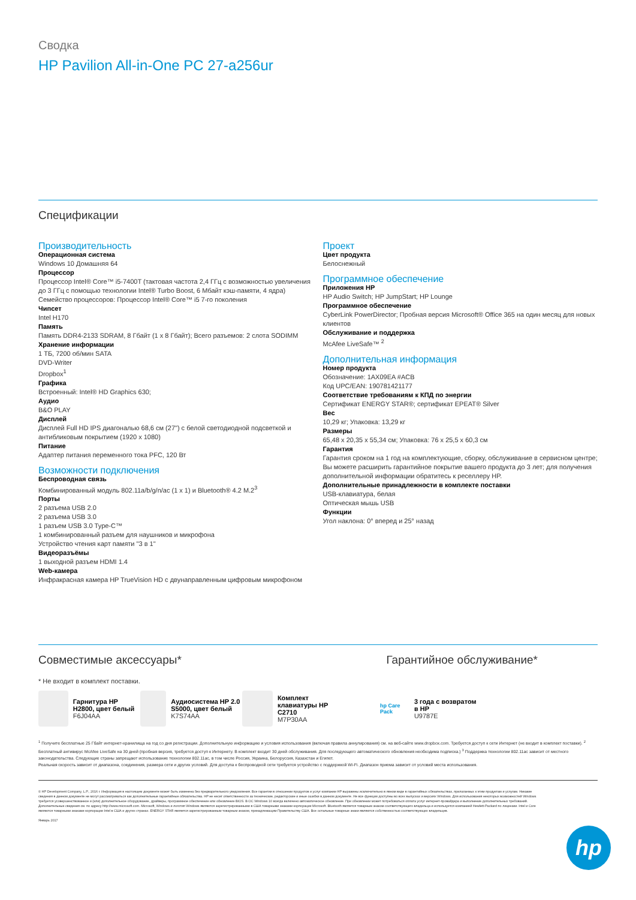Сводка
HP Pavilion All-in-One PC 27-a256ur
Спецификации
Производительность
Операционная система
Windows 10 Домашняя 64
Процессор
Процессор Intel® Core™ i5-7400T (тактовая частота 2,4 ГГц с возможностью увеличения до 3 ГГц с помощью технологии Intel® Turbo Boost, 6 Мбайт кэш-памяти, 4 ядра)
Семейство процессоров: Процессор Intel® Core™ i5 7-го поколения
Чипсет
Intel H170
Память
Память DDR4-2133 SDRAM, 8 Гбайт (1 x 8 Гбайт); Всего разъемов: 2 слота SODIMM
Хранение информации
1 ТБ, 7200 об/мин SATA
DVD-Writer
Dropbox<sup>1</sup>
Графика
Встроенный: Intel® HD Graphics 630;
Аудио
B&O PLAY
Дисплей
Дисплей Full HD IPS диагональю 68,6 см (27") с белой светодиодной подсветкой и антибликовым покрытием (1920 x 1080)
Питание
Адаптер питания переменного тока PFC, 120 Вт
Возможности подключения
Беспроводная связь
Комбинированный модуль 802.11a/b/g/n/ac (1 x 1) и Bluetooth® 4.2 M.2<sup>3</sup>
Порты
2 разъема USB 2.0
2 разъема USB 3.0
1 разъем USB 3.0 Type-C™
1 комбинированный разъем для наушников и микрофона
Устройство чтения карт памяти "3 в 1"
Видеоразъёмы
1 выходной разъем HDMI 1.4
Web-камера
Инфракрасная камера HP TrueVision HD с двунаправленным цифровым микрофоном
Проект
Цвет продукта
Белоснежный
Программное обеспечение
Приложения HP
HP Audio Switch; HP JumpStart; HP Lounge
Программное обеспечение
CyberLink PowerDirector; Пробная версия Microsoft® Office 365 на один месяц для новых клиентов
Обслуживание и поддержка
McAfee LiveSafe™ <sup>2</sup>
Дополнительная информация
Номер продукта
Обозначение: 1AX09EA #ACB
Код UPC/EAN: 190781421177
Соответствие требованиям к КПД по энергии
Сертификат ENERGY STAR®; сертификат EPEAT® Silver
Вес
10,29 кг; Упаковка: 13,29 кг
Размеры
65,48 x 20,35 x 55,34 см; Упаковка: 76 x 25,5 x 60,3 см
Гарантия
Гарантия сроком на 1 год на комплектующие, сборку, обслуживание в сервисном центре; Вы можете расширить гарантийное покрытие вашего продукта до 3 лет; для получения дополнительной информации обратитесь к реселлеру HP.
Дополнительные принадлежности в комплекте поставки
USB-клавиатура, белая
Оптическая мышь USB
Функции
Угол наклона: 0° вперед и 25° назад
Совместимые аксессуары* Гарантийное обслуживание*
* Не входит в комплект поставки.
Гарнитура HP H2800, цвет белый
F6J04AA
Аудиосистема HP 2.0 S5000, цвет белый
K7S74AA
Комплект клавиатуры HP C2710
M7P30AA
hp Care Pack
3 года с возвратом в HP
U9787E
<sup>1</sup> Получите бесплатные 25 Гбайт интернет-хранилища на год со дня регистрации. Дополнительную информацию и условия использования (включая правила аннулирования) см. на веб-сайте www.dropbox.com. Требуется доступ к сети Интернет (не входит в комплект поставки). <sup>2</sup> Бесплатный антивирус McAfee LiveSafe на 30 дней (пробная версия, требуется доступ к Интернету. В комплект входит 30 дней обслуживания. Для последующего автоматического обновления необходима подписка.) <sup>3</sup> Поддержка технологии 802.11ac зависит от местного законодательства. Следующие страны запрещают использование технологии 802.11ac, в том числе Россия, Украина, Белоруссия, Казахстан и Египет.
Реальная скорость зависит от диапазона, соединения, размера сети и других условий. Для доступа к беспроводной сети требуется устройство с поддержкой Wi-Fi. Диапазон приема зависит от условий места использования.
© HP Development Company, L.P., 2016 г. Информация в настоящем документе может быть изменена без предварительного уведомления. Все гарантии в отношении продуктов и услуг компании HP выражены исключительно в явном виде в гарантийных обязательствах, прилагаемых к этим продуктам и услугам. Никакие сведения в данном документе не могут рассматриваться как дополнительные гарантийные обязательства. HP не несет ответственности за технические, редакторские и иные ошибки в данном документе. Не все функции доступны во всех выпусках и версиях Windows. Для использования некоторых возможностей Windows требуется усовершенствованное и (или) дополнительное оборудование, драйверы, программное обеспечение или обновление BIOS. В ОС Windows 10 всегда включено автоматическое обновление. При обновлении может потребоваться оплата услуг интернет-провайдера и выполнение дополнительных требований. Дополнительные сведения см. по адресу http://www.microsoft.com. Microsoft, Windows и логотип Windows являются зарегистрированными в США товарными знаками корпорации Microsoft. Bluetooth является товарным знаком соответствующего владельца и используется компанией Hewlett-Packard по лицензии. Intel и Core являются товарными знаками корпорации Intel в США и других странах. ENERGY STAR является зарегистрированным товарным знаком, принадлежащим Правительству США. Все остальные товарные знаки являются собственностью соответствующих владельцев.
Январь 2017
hp